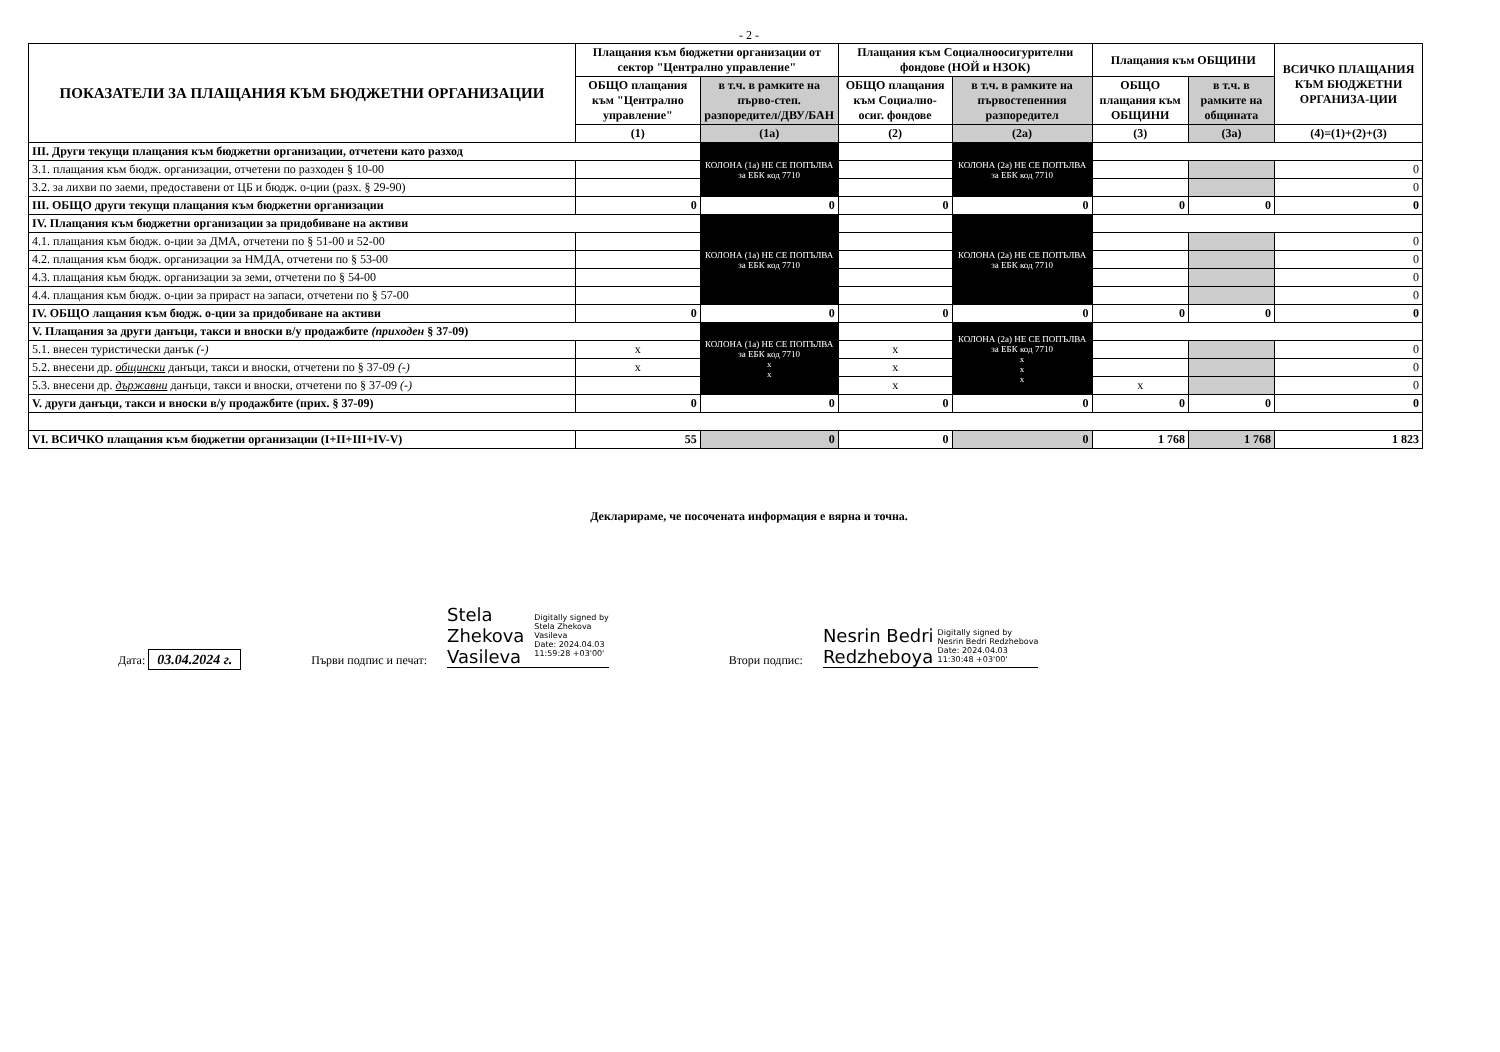- 2 -
| ПОКАЗАТЕЛИ ЗА ПЛАЩАНИЯ КЪМ БЮДЖЕТНИ ОРГАНИЗАЦИИ | Плащания към бюджетни организации от сектор "Централно управление" | | Плащания към Социалноосигурителни фондове (НОЙ и НЗОК) | | Плащания към ОБЩИНИ | | ВСИЧКО ПЛАЩАНИЯ КЪМ БЮДЖЕТНИ ОРГАНИЗА-ЦИИ |
| --- | --- | --- | --- | --- | --- | --- | --- |
| | ОБЩО плащания към "Централно управление" | в т.ч. в рамките на първо-степ. разпоредител/ДВУ/БАН | ОБЩО плащания към Социално-осиг. фондове | в т.ч. в рамките на първостепенния разпоредител | ОБЩО плащания към ОБЩИНИ | в т.ч. в рамките на общината | |
| | (1) | (1a) | (2) | (2a) | (3) | (3a) | (4)=(1)+(2)+(3) |
| III. Други текущи плащания към бюджетни организации, отчетени като разход | | КОЛОНА (1a) НЕ СЕ ПОПЪЛВА за ЕБК код 7710 | | КОЛОНА (2a) НЕ СЕ ПОПЪЛВА за ЕБК код 7710 | | | |
| 3.1. плащания към бюдж. организации, отчетени по разходен § 10-00 | | | | | | | 0 |
| 3.2. за лихви по заеми, предоставени от ЦБ и бюдж. о-ции (разх. § 29-90) | | | | | | | 0 |
| III. ОБЩО други текущи плащания към бюджетни организации | 0 | 0 | 0 | 0 | 0 | 0 | 0 |
| IV. Плащания към бюджетни организации за придобиване на активи | | КОЛОНА (1a) НЕ СЕ ПОПЪЛВА за ЕБК код 7710 | | КОЛОНА (2a) НЕ СЕ ПОПЪЛВА за ЕБК код 7710 | | | |
| 4.1. плащания към бюдж. о-ции за ДМА, отчетени по § 51-00 и 52-00 | | | | | | | 0 |
| 4.2. плащания към бюдж. организации за НМДА, отчетени по § 53-00 | | | | | | | 0 |
| 4.3. плащания към бюдж. организации за земи, отчетени по § 54-00 | | | | | | | 0 |
| 4.4. плащания към бюдж. о-ции за прираст на запаси, отчетени по § 57-00 | | | | | | | 0 |
| IV. ОБЩО лащания към бюдж. о-ции за придобиване на активи | 0 | 0 | 0 | 0 | 0 | 0 | 0 |
| V. Плащания за други данъци, такси и вноски в/у продажбите (приходен § 37-09) | | КОЛОНА (1a) НЕ СЕ ПОПЪЛВА за ЕБК код 7710 x x | | КОЛОНА (2a) НЕ СЕ ПОПЪЛВА за ЕБК код 7710 x x x | | | |
| 5.1. внесен туристически данък (-) | x | | x | | | | 0 |
| 5.2. внесени др. общински данъци, такси и вноски, отчетени по § 37-09 (-) | x | | x | | | | 0 |
| 5.3. внесени др. държавни данъци, такси и вноски, отчетени по § 37-09 (-) | | | x | | x | | 0 |
| V. други данъци, такси и вноски в/у продажбите (прих. § 37-09) | 0 | 0 | 0 | 0 | 0 | 0 | 0 |
| VI. ВСИЧКО плащания към бюджетни организации (I+II+III+IV-V) | 55 | 0 | 0 | 0 | 1 768 | 1 768 | 1 823 |
Декларираме, че посочената информация е вярна и точна.
Дата: 03.04.2024 г. Първи подпис и печат: Stela
Zhekova
Vasileva Digitally signed by
Stela Zhekova
Vasileva
Date: 2024.04.03
11:59:28 +03'00' Втори подпис: Nesrin Bedri
Redzheboya Digitally signed by
Nesrin Bedri Redzhebova
Date: 2024.04.03
11:30:48 +03'00'